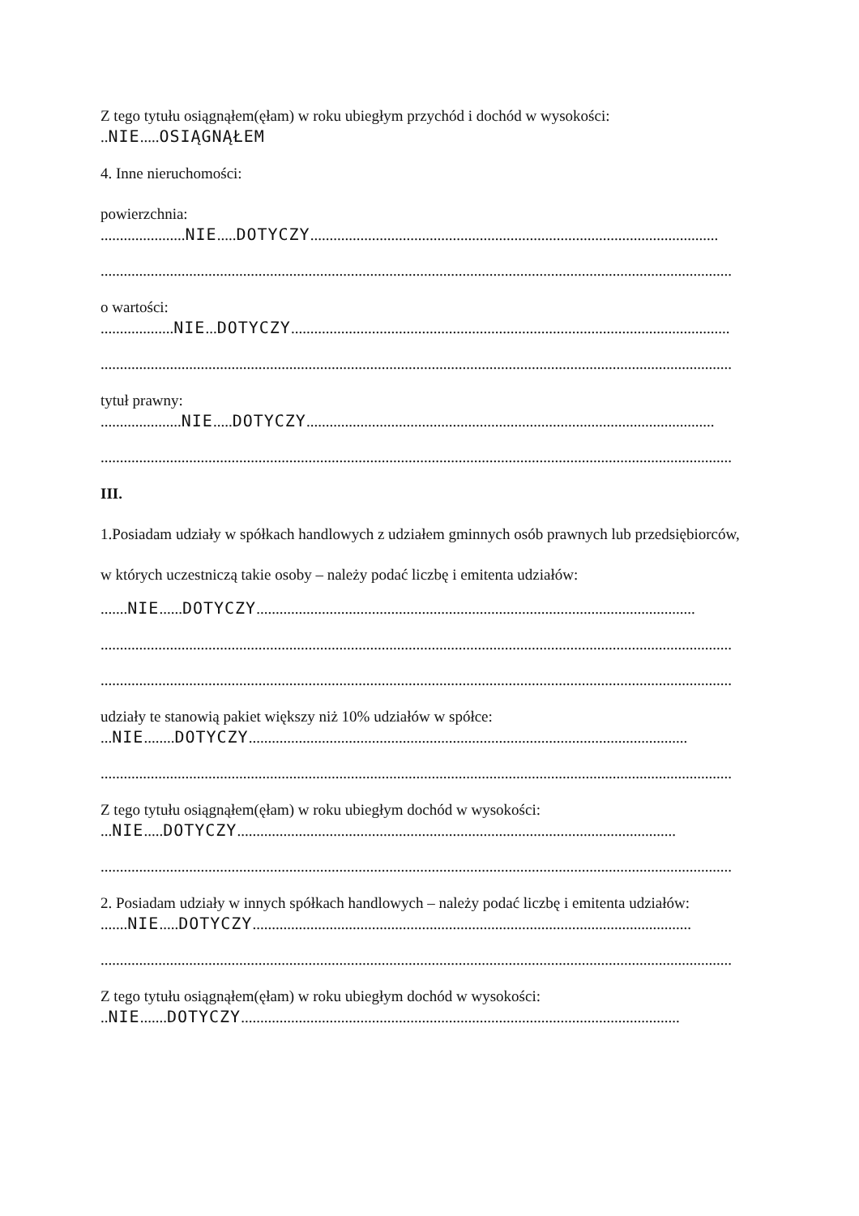Z tego tytułu osiągnąłem(ęłam) w roku ubiegłym przychód i dochód w wysokości:
..NIE.....OSIĄGNĄŁEM
4. Inne nieruchomości:
powierzchnia:
......................NIE.....DOTYCZY..........................................................................................................
....................................................................................................................................................................
o wartości:
...................NIE...DOTYCZY..................................................................................................................
....................................................................................................................................................................
tytuł prawny:
.....................NIE.....DOTYCZY..........................................................................................................
....................................................................................................................................................................
III.
1.Posiadam udziały w spółkach handlowych z udziałem gminnych osób prawnych lub przedsiębiorców,
w których uczestniczą takie osoby – należy podać liczbę i emitenta udziałów:
.......NIE......DOTYCZY..................................................................................................................
....................................................................................................................................................................
....................................................................................................................................................................
udziały te stanowią pakiet większy niż 10% udziałów w spółce:
...NIE........DOTYCZY..................................................................................................................
....................................................................................................................................................................
Z tego tytułu osiągnąłem(ęłam) w roku ubiegłym dochód w wysokości:
...NIE.....DOTYCZY..................................................................................................................
....................................................................................................................................................................
2. Posiadam udziały w innych spółkach handlowych – należy podać liczbę i emitenta udziałów:
.......NIE.....DOTYCZY..................................................................................................................
....................................................................................................................................................................
Z tego tytułu osiągnąłem(ęłam) w roku ubiegłym dochód w wysokości:
..NIE.......DOTYCZY..................................................................................................................